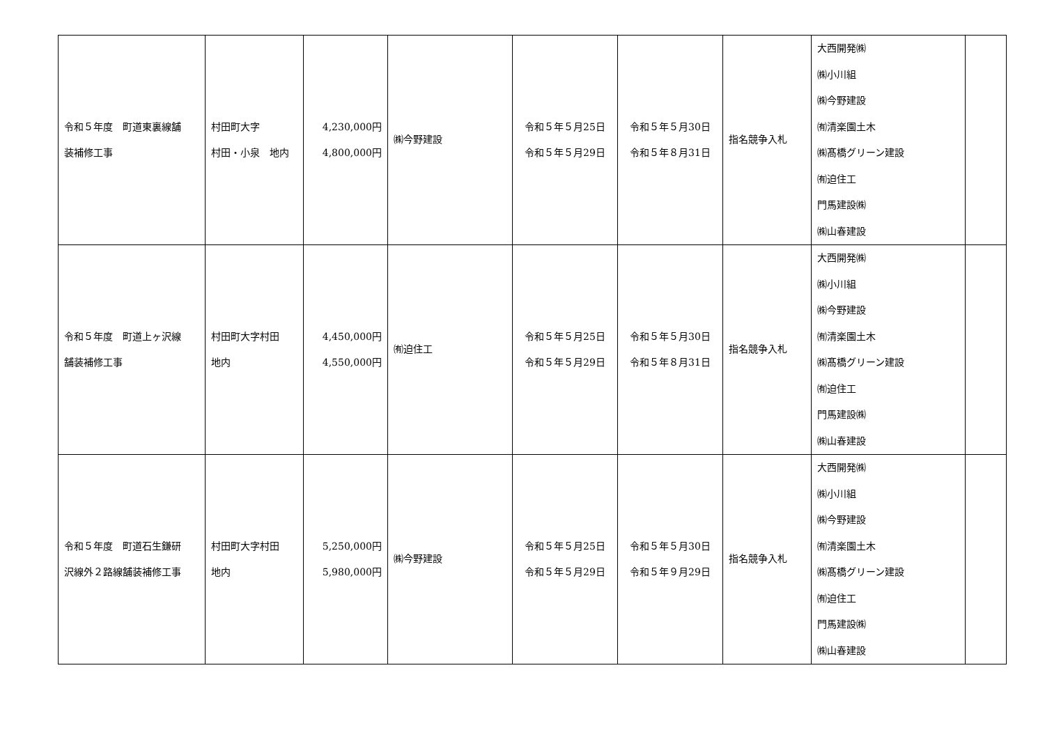| 令和５年度 町道東裏線舗 装補修工事 | 村田町大字 村田・小泉 地内 | 4,230,000円 4,800,000円 | ㈱今野建設 | 令和５年５月25日 令和５年５月29日 | 令和５年５月30日 令和５年８月31日 | 指名競争入札 | 大西開発㈱ ㈱小川組 ㈱今野建設 ㈲清楽園土木 ㈱髙橋グリーン建設 ㈲迫住工 門馬建設㈱ ㈱山春建設 | |
| 令和５年度 町道上ヶ沢線 舗装補修工事 | 村田町大字村田 地内 | 4,450,000円 4,550,000円 | ㈲迫住工 | 令和５年５月25日 令和５年５月29日 | 令和５年５月30日 令和５年８月31日 | 指名競争入札 | 大西開発㈱ ㈱小川組 ㈱今野建設 ㈲清楽園土木 ㈱髙橋グリーン建設 ㈲迫住工 門馬建設㈱ ㈱山春建設 | |
| 令和５年度 町道石生鎌研 沢線外２路線舗装補修工事 | 村田町大字村田 地内 | 5,250,000円 5,980,000円 | ㈱今野建設 | 令和５年５月25日 令和５年５月29日 | 令和５年５月30日 令和５年９月29日 | 指名競争入札 | 大西開発㈱ ㈱小川組 ㈱今野建設 ㈲清楽園土木 ㈱髙橋グリーン建設 ㈲迫住工 門馬建設㈱ ㈱山春建設 | |